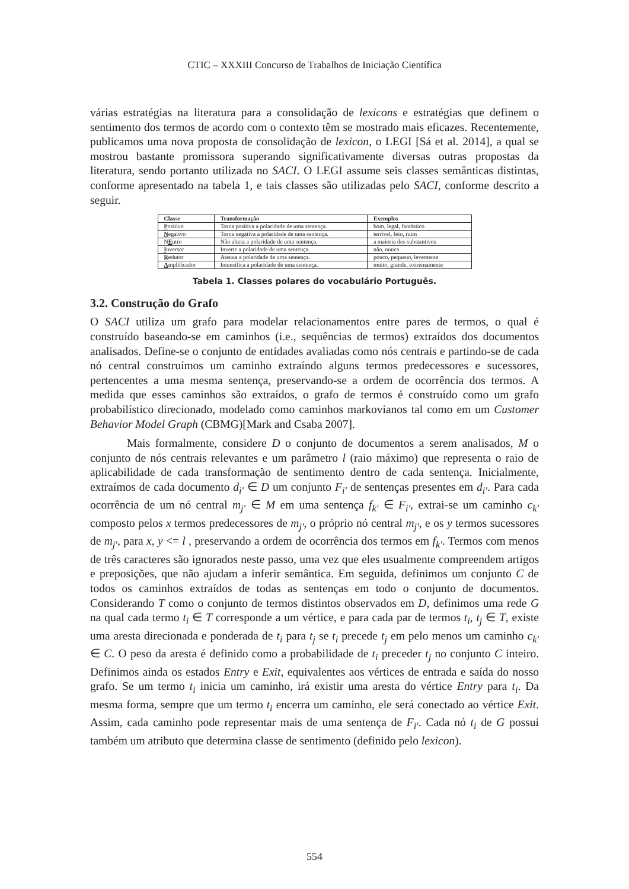CTIC – XXXIII Concurso de Trabalhos de Iniciação Científica
várias estratégias na literatura para a consolidação de lexicons e estratégias que definem o sentimento dos termos de acordo com o contexto têm se mostrado mais eficazes. Recentemente, publicamos uma nova proposta de consolidação de lexicon, o LEGI [Sá et al. 2014], a qual se mostrou bastante promissora superando significativamente diversas outras propostas da literatura, sendo portanto utilizada no SACI. O LEGI assume seis classes semânticas distintas, conforme apresentado na tabela 1, e tais classes são utilizadas pelo SACI, conforme descrito a seguir.
| Classe | Transformação | Exemplos |
| --- | --- | --- |
| P ositivo | Torna positiva a polaridade de uma sentença. | bom, legal, fantástico |
| N egativo | Torna negativa a polaridade de uma sentença. | terrível, feio, ruim |
| N E utro | Não altera a polaridade de uma sentença. | a maioria dos substantivos |
| I nversor | Inverte a polaridade de uma sentença. | não, nunca |
| R edutor | Atenua a polaridade de uma sentença. | pouco, pequeno, levemente |
| A mplificador | Intensifica a polaridade de uma sentença. | muito, grande, extremamente |
Tabela 1. Classes polares do vocabulário Português.
3.2. Construção do Grafo
O SACI utiliza um grafo para modelar relacionamentos entre pares de termos, o qual é construído baseando-se em caminhos (i.e., sequências de termos) extraídos dos documentos analisados. Define-se o conjunto de entidades avaliadas como nós centrais e partindo-se de cada nó central construímos um caminho extraíndo alguns termos predecessores e sucessores, pertencentes a uma mesma sentença, preservando-se a ordem de ocorrência dos termos. A medida que esses caminhos são extraídos, o grafo de termos é construído como um grafo probabilístico direcionado, modelado como caminhos markovianos tal como em um Customer Behavior Model Graph (CBMG)[Mark and Csaba 2007].
Mais formalmente, considere D o conjunto de documentos a serem analisados, M o conjunto de nós centrais relevantes e um parâmetro l (raio máximo) que representa o raio de aplicabilidade de cada transformação de sentimento dentro de cada sentença. Inicialmente, extraímos de cada documento d<sub>i′</sub> ∈ D um conjunto F<sub>i′</sub> de sentenças presentes em d<sub>i′</sub>. Para cada ocorrência de um nó central m<sub>j′</sub> ∈ M em uma sentença f<sub>k′</sub> ∈ F<sub>i′</sub>, extrai-se um caminho c<sub>k′</sub> composto pelos x termos predecessores de m<sub>j′</sub>, o próprio nó central m<sub>j′</sub>, e os y termos sucessores de m<sub>j′</sub>, para x, y <= l , preservando a ordem de ocorrência dos termos em f<sub>k′</sub>. Termos com menos de três caracteres são ignorados neste passo, uma vez que eles usualmente compreendem artigos e preposições, que não ajudam a inferir semântica. Em seguida, definimos um conjunto C de todos os caminhos extraídos de todas as sentenças em todo o conjunto de documentos. Considerando T como o conjunto de termos distintos observados em D, definimos uma rede G na qual cada termo t<sub>i</sub> ∈ T corresponde a um vértice, e para cada par de termos t<sub>i</sub>, t<sub>j</sub> ∈ T, existe uma aresta direcionada e ponderada de t<sub>i</sub> para t<sub>j</sub> se t<sub>i</sub> precede t<sub>j</sub> em pelo menos um caminho c<sub>k′</sub> ∈ C. O peso da aresta é definido como a probabilidade de t<sub>i</sub> preceder t<sub>j</sub> no conjunto C inteiro. Definimos ainda os estados Entry e Exit, equivalentes aos vértices de entrada e saída do nosso grafo. Se um termo t<sub>i</sub> inicia um caminho, irá existir uma aresta do vértice Entry para t<sub>i</sub>. Da mesma forma, sempre que um termo t<sub>i</sub> encerra um caminho, ele será conectado ao vértice Exit. Assim, cada caminho pode representar mais de uma sentença de F<sub>i′</sub>. Cada nó t<sub>i</sub> de G possui também um atributo que determina classe de sentimento (definido pelo lexicon).
554